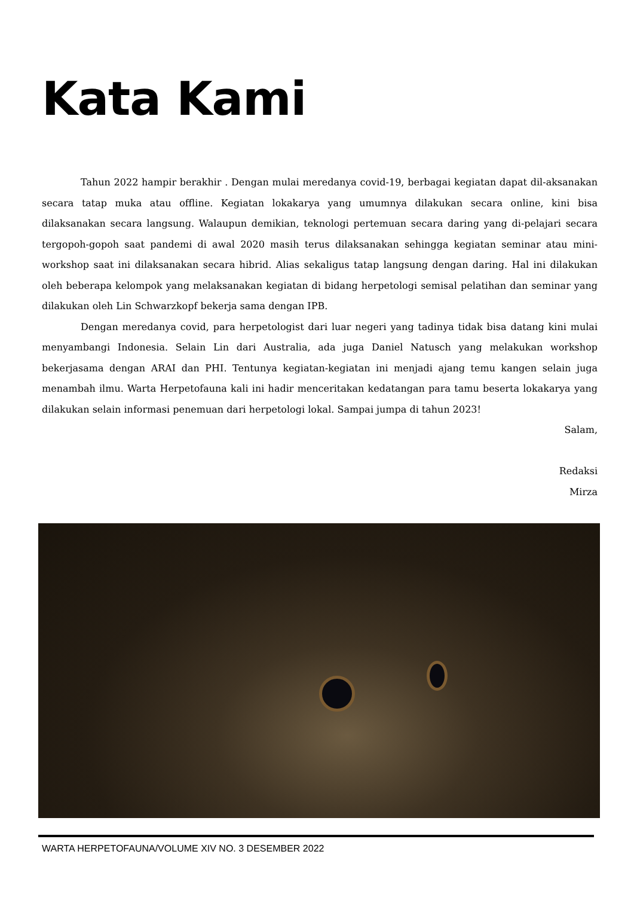Kata Kami
Tahun 2022 hampir berakhir . Dengan mulai meredanya covid-19, berbagai kegiatan dapat dil-aksanakan secara tatap muka atau offline. Kegiatan lokakarya yang umumnya dilakukan secara online, kini bisa dilaksanakan secara langsung. Walaupun demikian, teknologi pertemuan secara daring yang di-pelajari secara tergopoh-gopoh saat pandemi di awal 2020 masih terus dilaksanakan sehingga kegiatan seminar atau mini-workshop saat ini dilaksanakan secara hibrid. Alias sekaligus tatap langsung dengan daring. Hal ini dilakukan oleh beberapa kelompok yang melaksanakan kegiatan di bidang herpetologi semisal pelatihan dan seminar yang dilakukan oleh Lin Schwarzkopf bekerja sama dengan IPB.
Dengan meredanya covid, para herpetologist dari luar negeri yang tadinya tidak bisa datang kini mulai menyambangi Indonesia. Selain Lin dari Australia, ada juga Daniel Natusch yang melakukan workshop bekerjasama dengan ARAI dan PHI. Tentunya kegiatan-kegiatan ini menjadi ajang temu kangen selain juga menambah ilmu. Warta Herpetofauna kali ini hadir menceritakan kedatangan para tamu beserta lokakarya yang dilakukan selain informasi penemuan dari herpetologi lokal. Sampai jumpa di tahun 2023!
Salam,
Redaksi
Mirza
WARTA HERPETOFAUNA/VOLUME XIV NO. 3 DESEMBER 2022